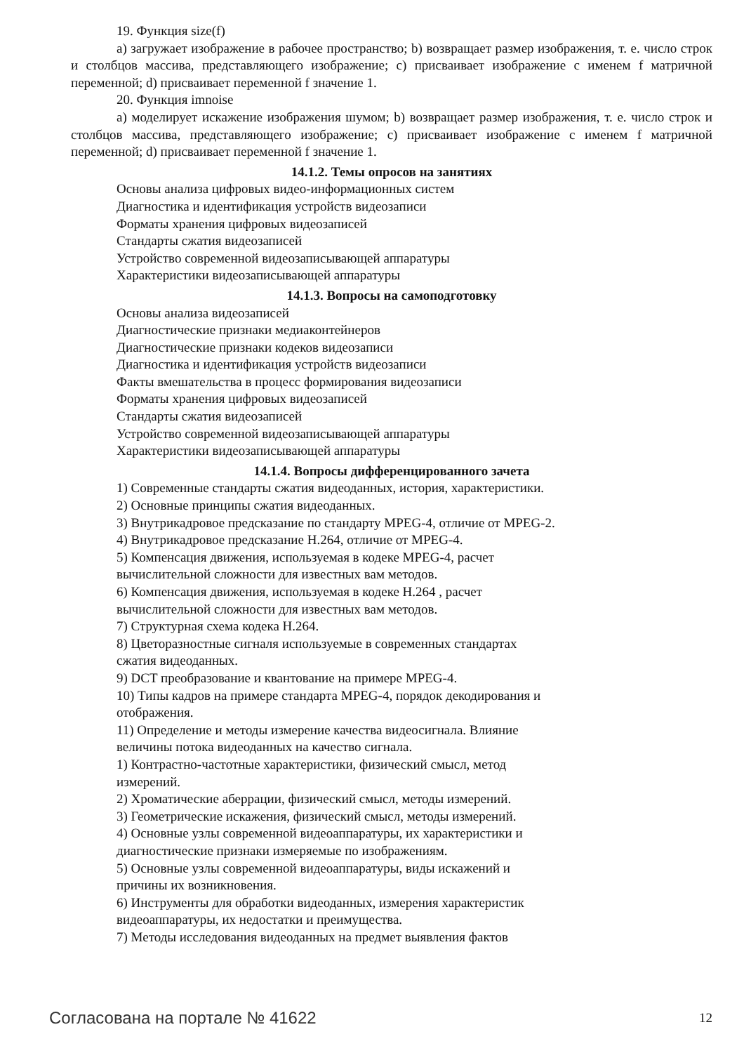19. Функция size(f)
а) загружает изображение в рабочее пространство; b) возвращает размер изображения, т. е. число строк и столбцов массива, представляющего изображение; c) присваивает изображение с именем f матричной переменной; d) присваивает переменной f значение 1.
20. Функция imnoise
а) моделирует искажение изображения шумом; b) возвращает размер изображения, т. е. число строк и столбцов массива, представляющего изображение; c) присваивает изображение с именем f матричной переменной; d) присваивает переменной f значение 1.
14.1.2. Темы опросов на занятиях
Основы анализа цифровых видео-информационных систем
Диагностика и идентификация устройств видеозаписи
Форматы хранения цифровых видеозаписей
Стандарты сжатия видеозаписей
Устройство современной видеозаписывающей аппаратуры
Характеристики видеозаписывающей аппаратуры
14.1.3. Вопросы на самоподготовку
Основы анализа видеозаписей
Диагностические признаки медиаконтейнеров
Диагностические признаки кодеков видеозаписи
Диагностика и идентификация устройств видеозаписи
Факты вмешательства в процесс формирования видеозаписи
Форматы хранения цифровых видеозаписей
Стандарты сжатия видеозаписей
Устройство современной видеозаписывающей аппаратуры
Характеристики видеозаписывающей аппаратуры
14.1.4. Вопросы дифференцированного зачета
1) Современные стандарты сжатия видеоданных, история, характеристики.
2) Основные принципы сжатия видеоданных.
3) Внутрикадровое предсказание по стандарту MPEG-4, отличие от MPEG-2.
4) Внутрикадровое предсказание H.264, отличие от MPEG-4.
5) Компенсация движения, используемая в кодеке MPEG-4, расчет
вычислительной сложности для известных вам методов.
6) Компенсация движения, используемая в кодеке H.264 , расчет
вычислительной сложности для известных вам методов.
7) Структурная схема кодека H.264.
8) Цветоразностные сигналя используемые в современных стандартах
сжатия видеоданных.
9) DCT преобразование и квантование на примере MPEG-4.
10) Типы кадров на примере стандарта MPEG-4, порядок декодирования и
отображения.
11) Определение и методы измерение качества видеосигнала. Влияние
величины потока видеоданных на качество сигнала.
1) Контрастно-частотные характеристики, физический смысл, метод
измерений.
2) Хроматические аберрации, физический смысл, методы измерений.
3) Геометрические искажения, физический смысл, методы измерений.
4) Основные узлы современной видеоаппаратуры, их характеристики и
диагностические признаки измеряемые по изображениям.
5) Основные узлы современной видеоаппаратуры, виды искажений и
причины их возникновения.
6) Инструменты для обработки видеоданных, измерения характеристик
видеоаппаратуры, их недостатки и преимущества.
7) Методы исследования видеоданных на предмет выявления фактов
Согласована на портале № 41622 12